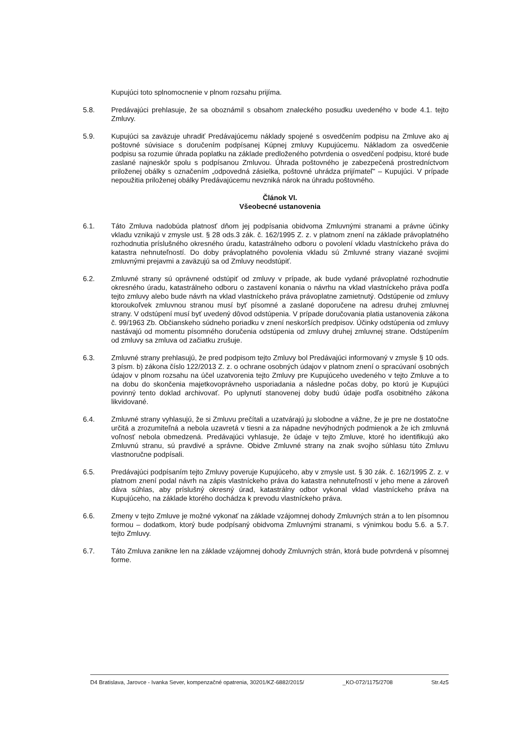Kupujúci toto splnomocnenie v plnom rozsahu prijíma.
5.8. Predávajúci prehlasuje, že sa oboznámil s obsahom znaleckého posudku uvedeného v bode 4.1. tejto Zmluvy.
5.9. Kupujúci sa zaväzuje uhradiť Predávajúcemu náklady spojené s osvedčením podpisu na Zmluve ako aj poštovné súvisiace s doručením podpísanej Kúpnej zmluvy Kupujúcemu. Nákladom za osvedčenie podpisu sa rozumie úhrada poplatku na základe predloženého potvrdenia o osvedčení podpisu, ktoré bude zaslané najneskôr spolu s podpísanou Zmluvou. Úhrada poštovného je zabezpečená prostredníctvom priloženej obálky s označením „odpovedná zásielka, poštovné uhrádza prijímateľ" – Kupujúci. V prípade nepoužitia priloženej obálky Predávajúcemu nevzniká nárok na úhradu poštovného.
Článok VI.
Všeobecné ustanovenia
6.1. Táto Zmluva nadobúda platnosť dňom jej podpísania obidvoma Zmluvnými stranami a právne účinky vkladu vznikajú v zmysle ust. § 28 ods.3 zák. č. 162/1995 Z. z. v platnom znení na základe právoplatného rozhodnutia príslušného okresného úradu, katastrálneho odboru o povolení vkladu vlastníckeho práva do katastra nehnuteľností. Do doby právoplatného povolenia vkladu sú Zmluvné strany viazané svojimi zmluvnými prejavmi a zaväzujú sa od Zmluvy neodstúpiť.
6.2. Zmluvné strany sú oprávnené odstúpiť od zmluvy v prípade, ak bude vydané právoplatné rozhodnutie okresného úradu, katastrálneho odboru o zastavení konania o návrhu na vklad vlastníckeho práva podľa tejto zmluvy alebo bude návrh na vklad vlastníckeho práva právoplatne zamietnutý. Odstúpenie od zmluvy ktoroukoľvek zmluvnou stranou musí byť písomné a zaslané doporučene na adresu druhej zmluvnej strany. V odstúpení musí byť uvedený dôvod odstúpenia. V prípade doručovania platia ustanovenia zákona č. 99/1963 Zb. Občianskeho súdneho poriadku v znení neskorších predpisov. Účinky odstúpenia od zmluvy nastávajú od momentu písomného doručenia odstúpenia od zmluvy druhej zmluvnej strane. Odstúpením od zmluvy sa zmluva od začiatku zrušuje.
6.3. Zmluvné strany prehlasujú, že pred podpisom tejto Zmluvy bol Predávajúci informovaný v zmysle § 10 ods. 3 písm. b) zákona číslo 122/2013 Z. z. o ochrane osobných údajov v platnom znení o spracúvaní osobných údajov v plnom rozsahu na účel uzatvorenia tejto Zmluvy pre Kupujúceho uvedeného v tejto Zmluve a to na dobu do skončenia majetkovoprávneho usporiadania a následne počas doby, po ktorú je Kupujúci povinný tento doklad archivovať. Po uplynutí stanovenej doby budú údaje podľa osobitného zákona likvidované.
6.4. Zmluvné strany vyhlasujú, že si Zmluvu prečítali a uzatvárajú ju slobodne a vážne, že je pre ne dostatočne určitá a zrozumiteľná a nebola uzavretá v tiesni a za nápadne nevýhodných podmienok a že ich zmluvná voľnosť nebola obmedzená. Predávajúci vyhlasuje, že údaje v tejto Zmluve, ktoré ho identifikujú ako Zmluvnú stranu, sú pravdivé a správne. Obidve Zmluvné strany na znak svojho súhlasu túto Zmluvu vlastnoručne podpísali.
6.5. Predávajúci podpísaním tejto Zmluvy poveruje Kupujúceho, aby v zmysle ust. § 30 zák. č. 162/1995 Z. z. v platnom znení podal návrh na zápis vlastníckeho práva do katastra nehnuteľností v jeho mene a zároveň dáva súhlas, aby príslušný okresný úrad, katastrálny odbor vykonal vklad vlastníckeho práva na Kupujúceho, na základe ktorého dochádza k prevodu vlastníckeho práva.
6.6. Zmeny v tejto Zmluve je možné vykonať na základe vzájomnej dohody Zmluvných strán a to len písomnou formou – dodatkom, ktorý bude podpísaný obidvoma Zmluvnými stranami, s výnimkou bodu 5.6. a 5.7. tejto Zmluvy.
6.7. Táto Zmluva zanikne len na základe vzájomnej dohody Zmluvných strán, ktorá bude potvrdená v písomnej forme.
D4 Bratislava, Jarovce - Ivanka Sever, kompenzačné opatrenia, 30201/KZ-6882/2015/ _KO-072/1175/2708 Str.4z5